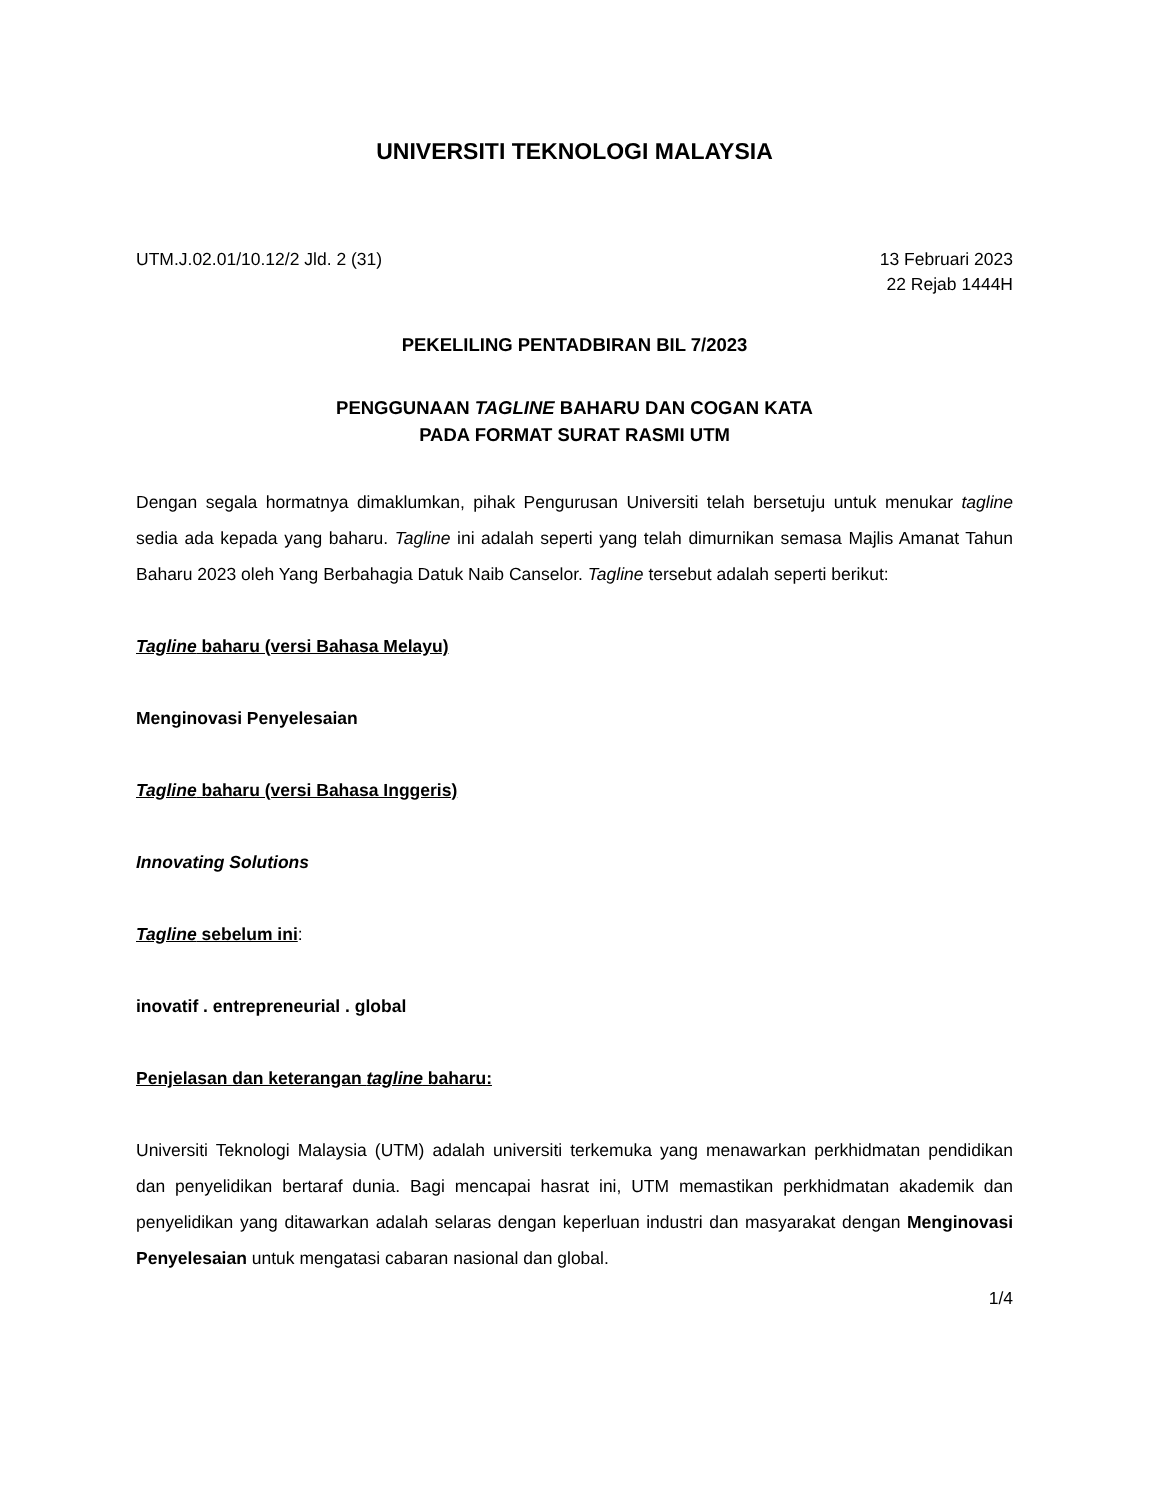UNIVERSITI TEKNOLOGI MALAYSIA
UTM.J.02.01/10.12/2 Jld. 2 (31)
13 Februari 2023
22 Rejab 1444H
PEKELILING PENTADBIRAN BIL 7/2023
PENGGUNAAN TAGLINE BAHARU DAN COGAN KATA
PADA FORMAT SURAT RASMI UTM
Dengan segala hormatnya dimaklumkan, pihak Pengurusan Universiti telah bersetuju untuk menukar tagline sedia ada kepada yang baharu. Tagline ini adalah seperti yang telah dimurnikan semasa Majlis Amanat Tahun Baharu 2023 oleh Yang Berbahagia Datuk Naib Canselor. Tagline tersebut adalah seperti berikut:
Tagline baharu (versi Bahasa Melayu)
Menginovasi Penyelesaian
Tagline baharu (versi Bahasa Inggeris)
Innovating Solutions
Tagline sebelum ini:
inovatif . entrepreneurial . global
Penjelasan dan keterangan tagline baharu:
Universiti Teknologi Malaysia (UTM) adalah universiti terkemuka yang menawarkan perkhidmatan pendidikan dan penyelidikan bertaraf dunia. Bagi mencapai hasrat ini, UTM memastikan perkhidmatan akademik dan penyelidikan yang ditawarkan adalah selaras dengan keperluan industri dan masyarakat dengan Menginovasi Penyelesaian untuk mengatasi cabaran nasional dan global.
1/4